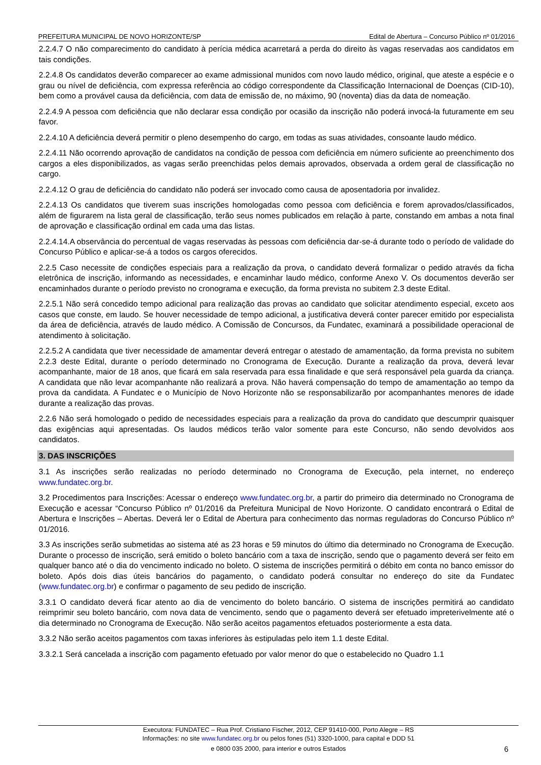PREFEITURA MUNICIPAL DE NOVO HORIZONTE/SP Edital de Abertura – Concurso Público nº 01/2016
2.2.4.7 O não comparecimento do candidato à perícia médica acarretará a perda do direito às vagas reservadas aos candidatos em tais condições.
2.2.4.8 Os candidatos deverão comparecer ao exame admissional munidos com novo laudo médico, original, que ateste a espécie e o grau ou nível de deficiência, com expressa referência ao código correspondente da Classificação Internacional de Doenças (CID-10), bem como a provável causa da deficiência, com data de emissão de, no máximo, 90 (noventa) dias da data de nomeação.
2.2.4.9 A pessoa com deficiência que não declarar essa condição por ocasião da inscrição não poderá invocá-la futuramente em seu favor.
2.2.4.10 A deficiência deverá permitir o pleno desempenho do cargo, em todas as suas atividades, consoante laudo médico.
2.2.4.11 Não ocorrendo aprovação de candidatos na condição de pessoa com deficiência em número suficiente ao preenchimento dos cargos a eles disponibilizados, as vagas serão preenchidas pelos demais aprovados, observada a ordem geral de classificação no cargo.
2.2.4.12 O grau de deficiência do candidato não poderá ser invocado como causa de aposentadoria por invalidez.
2.2.4.13 Os candidatos que tiverem suas inscrições homologadas como pessoa com deficiência e forem aprovados/classificados, além de figurarem na lista geral de classificação, terão seus nomes publicados em relação à parte, constando em ambas a nota final de aprovação e classificação ordinal em cada uma das listas.
2.2.4.14.A observância do percentual de vagas reservadas às pessoas com deficiência dar-se-á durante todo o período de validade do Concurso Público e aplicar-se-á a todos os cargos oferecidos.
2.2.5 Caso necessite de condições especiais para a realização da prova, o candidato deverá formalizar o pedido através da ficha eletrônica de inscrição, informando as necessidades, e encaminhar laudo médico, conforme Anexo V. Os documentos deverão ser encaminhados durante o período previsto no cronograma e execução, da forma prevista no subitem 2.3 deste Edital.
2.2.5.1 Não será concedido tempo adicional para realização das provas ao candidato que solicitar atendimento especial, exceto aos casos que conste, em laudo. Se houver necessidade de tempo adicional, a justificativa deverá conter parecer emitido por especialista da área de deficiência, através de laudo médico. A Comissão de Concursos, da Fundatec, examinará a possibilidade operacional de atendimento à solicitação.
2.2.5.2 A candidata que tiver necessidade de amamentar deverá entregar o atestado de amamentação, da forma prevista no subitem 2.2.3 deste Edital, durante o período determinado no Cronograma de Execução. Durante a realização da prova, deverá levar acompanhante, maior de 18 anos, que ficará em sala reservada para essa finalidade e que será responsável pela guarda da criança. A candidata que não levar acompanhante não realizará a prova. Não haverá compensação do tempo de amamentação ao tempo da prova da candidata. A Fundatec e o Município de Novo Horizonte não se responsabilizarão por acompanhantes menores de idade durante a realização das provas.
2.2.6 Não será homologado o pedido de necessidades especiais para a realização da prova do candidato que descumprir quaisquer das exigências aqui apresentadas. Os laudos médicos terão valor somente para este Concurso, não sendo devolvidos aos candidatos.
3. DAS INSCRIÇÕES
3.1 As inscrições serão realizadas no período determinado no Cronograma de Execução, pela internet, no endereço www.fundatec.org.br.
3.2 Procedimentos para Inscrições: Acessar o endereço www.fundatec.org.br, a partir do primeiro dia determinado no Cronograma de Execução e acessar “Concurso Público nº 01/2016 da Prefeitura Municipal de Novo Horizonte. O candidato encontrará o Edital de Abertura e Inscrições – Abertas. Deverá ler o Edital de Abertura para conhecimento das normas reguladoras do Concurso Público nº 01/2016.
3.3 As inscrições serão submetidas ao sistema até as 23 horas e 59 minutos do último dia determinado no Cronograma de Execução. Durante o processo de inscrição, será emitido o boleto bancário com a taxa de inscrição, sendo que o pagamento deverá ser feito em qualquer banco até o dia do vencimento indicado no boleto. O sistema de inscrições permitirá o débito em conta no banco emissor do boleto. Após dois dias úteis bancários do pagamento, o candidato poderá consultar no endereço do site da Fundatec (www.fundatec.org.br) e confirmar o pagamento de seu pedido de inscrição.
3.3.1 O candidato deverá ficar atento ao dia de vencimento do boleto bancário. O sistema de inscrições permitirá ao candidato reimprimir seu boleto bancário, com nova data de vencimento, sendo que o pagamento deverá ser efetuado impreterivelmente até o dia determinado no Cronograma de Execução. Não serão aceitos pagamentos efetuados posteriormente a esta data.
3.3.2 Não serão aceitos pagamentos com taxas inferiores às estipuladas pelo item 1.1 deste Edital.
3.3.2.1 Será cancelada a inscrição com pagamento efetuado por valor menor do que o estabelecido no Quadro 1.1
Executora: FUNDATEC – Rua Prof. Cristiano Fischer, 2012, CEP 91410-000, Porto Alegre – RS
Informações: no site www.fundatec.org.br ou pelos fones (51) 3320-1000, para capital e DDD 51
e 0800 035 2000, para interior e outros Estados
6